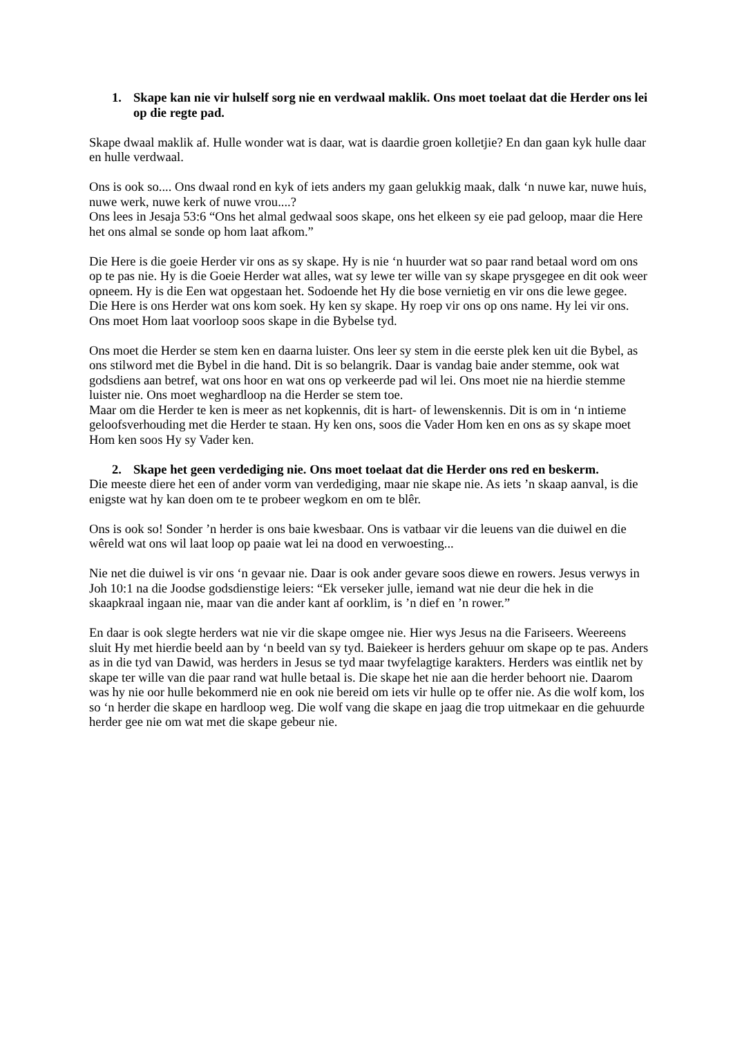1. Skape kan nie vir hulself sorg nie en verdwaal maklik. Ons moet toelaat dat die Herder ons lei op die regte pad.
Skape dwaal maklik af. Hulle wonder wat is daar, wat is daardie groen kolletjie? En dan gaan kyk hulle daar en hulle verdwaal.
Ons is ook so.... Ons dwaal rond en kyk of iets anders my gaan gelukkig maak, dalk ‘n nuwe kar, nuwe huis, nuwe werk, nuwe kerk of nuwe vrou....?
Ons lees in Jesaja 53:6 “Ons het almal gedwaal soos skape, ons het elkeen sy eie pad geloop, maar die Here het ons almal se sonde op hom laat afkom.”
Die Here is die goeie Herder vir ons as sy skape. Hy is nie ‘n huurder wat so paar rand betaal word om ons op te pas nie. Hy is die Goeie Herder wat alles, wat sy lewe ter wille van sy skape prysgegee en dit ook weer opneem. Hy is die Een wat opgestaan het. Sodoende het Hy die bose vernietig en vir ons die lewe gegee.
Die Here is ons Herder wat ons kom soek. Hy ken sy skape. Hy roep vir ons op ons name. Hy lei vir ons. Ons moet Hom laat voorloop soos skape in die Bybelse tyd.
Ons moet die Herder se stem ken en daarna luister. Ons leer sy stem in die eerste plek ken uit die Bybel, as ons stilword met die Bybel in die hand. Dit is so belangrik. Daar is vandag baie ander stemme, ook wat godsdiens aan betref, wat ons hoor en wat ons op verkeerde pad wil lei. Ons moet nie na hierdie stemme luister nie. Ons moet weghardloop na die Herder se stem toe.
Maar om die Herder te ken is meer as net kopkennis, dit is hart- of lewenskennis. Dit is om in ‘n intieme geloofsverhouding met die Herder te staan. Hy ken ons, soos die Vader Hom ken en ons as sy skape moet Hom ken soos Hy sy Vader ken.
2. Skape het geen verdediging nie. Ons moet toelaat dat die Herder ons red en beskerm.
Die meeste diere het een of ander vorm van verdediging, maar nie skape nie. As iets ’n skaap aanval, is die enigste wat hy kan doen om te te probeer wegkom en om te blêr.
Ons is ook so! Sonder ’n herder is ons baie kwesbaar. Ons is vatbaar vir die leuens van die duiwel en die wêreld wat ons wil laat loop op paaie wat lei na dood en verwoesting...
Nie net die duiwel is vir ons ‘n gevaar nie. Daar is ook ander gevare soos diewe en rowers. Jesus verwys in Joh 10:1 na die Joodse godsdienstige leiers: “Ek verseker julle, iemand wat nie deur die hek in die skaapkraal ingaan nie, maar van die ander kant af oorklim, is ’n dief en ’n rower.”
En daar is ook slegte herders wat nie vir die skape omgee nie. Hier wys Jesus na die Fariseers. Weereens sluit Hy met hierdie beeld aan by ‘n beeld van sy tyd. Baiekeer is herders gehuur om skape op te pas. Anders as in die tyd van Dawid, was herders in Jesus se tyd maar twyfelagtige karakters. Herders was eintlik net by skape ter wille van die paar rand wat hulle betaal is. Die skape het nie aan die herder behoort nie. Daarom was hy nie oor hulle bekommerd nie en ook nie bereid om iets vir hulle op te offer nie. As die wolf kom, los so ‘n herder die skape en hardloop weg. Die wolf vang die skape en jaag die trop uitmekaar en die gehuurde herder gee nie om wat met die skape gebeur nie.